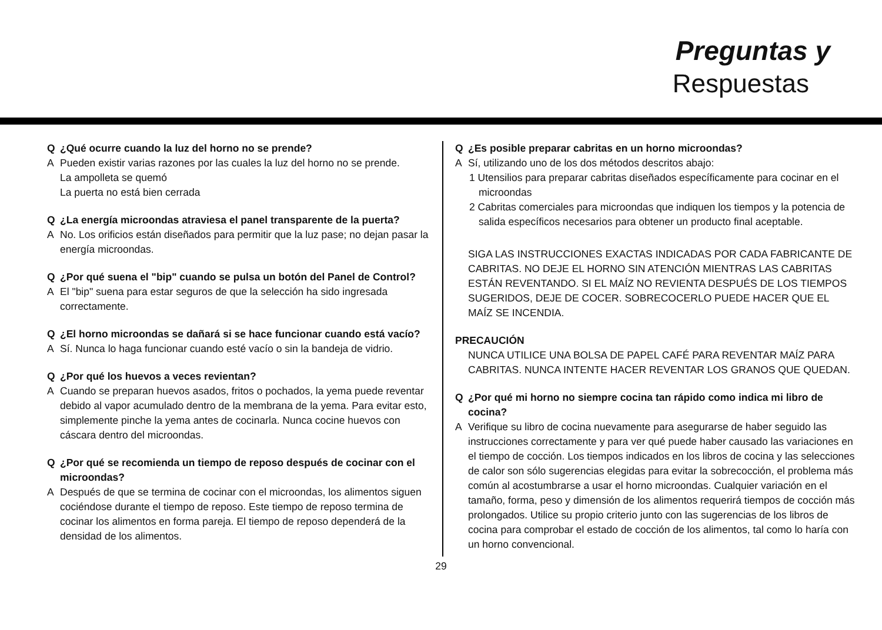Preguntas y
Respuestas
Q ¿Qué ocurre cuando la luz del horno no se prende?
A Pueden existir varias razones por las cuales la luz del horno no se prende.
La ampolleta se quemó
La puerta no está bien cerrada
Q ¿La energía microondas atraviesa el panel transparente de la puerta?
A No. Los orificios están diseñados para permitir que la luz pase; no dejan pasar la energía microondas.
Q ¿Por qué suena el "bip" cuando se pulsa un botón del Panel de Control?
A El "bip" suena para estar seguros de que la selección ha sido ingresada correctamente.
Q ¿El horno microondas se dañará si se hace funcionar cuando está vacío?
A Sí. Nunca lo haga funcionar cuando esté vacío o sin la bandeja de vidrio.
Q ¿Por qué los huevos a veces revientan?
A Cuando se preparan huevos asados, fritos o pochados, la yema puede reventar debido al vapor acumulado dentro de la membrana de la yema. Para evitar esto, simplemente pinche la yema antes de cocinarla. Nunca cocine huevos con cáscara dentro del microondas.
Q ¿Por qué se recomienda un tiempo de reposo después de cocinar con el microondas?
A Después de que se termina de cocinar con el microondas, los alimentos siguen cociéndose durante el tiempo de reposo. Este tiempo de reposo termina de cocinar los alimentos en forma pareja. El tiempo de reposo dependerá de la densidad de los alimentos.
Q ¿Es posible preparar cabritas en un horno microondas?
A Sí, utilizando uno de los dos métodos descritos abajo:
1 Utensilios para preparar cabritas diseñados específicamente para cocinar en el microondas
2 Cabritas comerciales para microondas que indiquen los tiempos y la potencia de salida específicos necesarios para obtener un producto final aceptable.
SIGA LAS INSTRUCCIONES EXACTAS INDICADAS POR CADA FABRICANTE DE CABRITAS. NO DEJE EL HORNO SIN ATENCIÓN MIENTRAS LAS CABRITAS ESTÁN REVENTANDO. SI EL MAÍZ NO REVIENTA DESPUÉS DE LOS TIEMPOS SUGERIDOS, DEJE DE COCER. SOBRECOCERLO PUEDE HACER QUE EL MAÍZ SE INCENDIA.
PRECAUCIÓN
NUNCA UTILICE UNA BOLSA DE PAPEL CAFÉ PARA REVENTAR MAÍZ PARA CABRITAS. NUNCA INTENTE HACER REVENTAR LOS GRANOS QUE QUEDAN.
Q ¿Por qué mi horno no siempre cocina tan rápido como indica mi libro de cocina?
A Verifique su libro de cocina nuevamente para asegurarse de haber seguido las instrucciones correctamente y para ver qué puede haber causado las variaciones en el tiempo de cocción. Los tiempos indicados en los libros de cocina y las selecciones de calor son sólo sugerencias elegidas para evitar la sobrecocción, el problema más común al acostumbrarse a usar el horno microondas. Cualquier variación en el tamaño, forma, peso y dimensión de los alimentos requerirá tiempos de cocción más prolongados. Utilice su propio criterio junto con las sugerencias de los libros de cocina para comprobar el estado de cocción de los alimentos, tal como lo haría con un horno convencional.
29